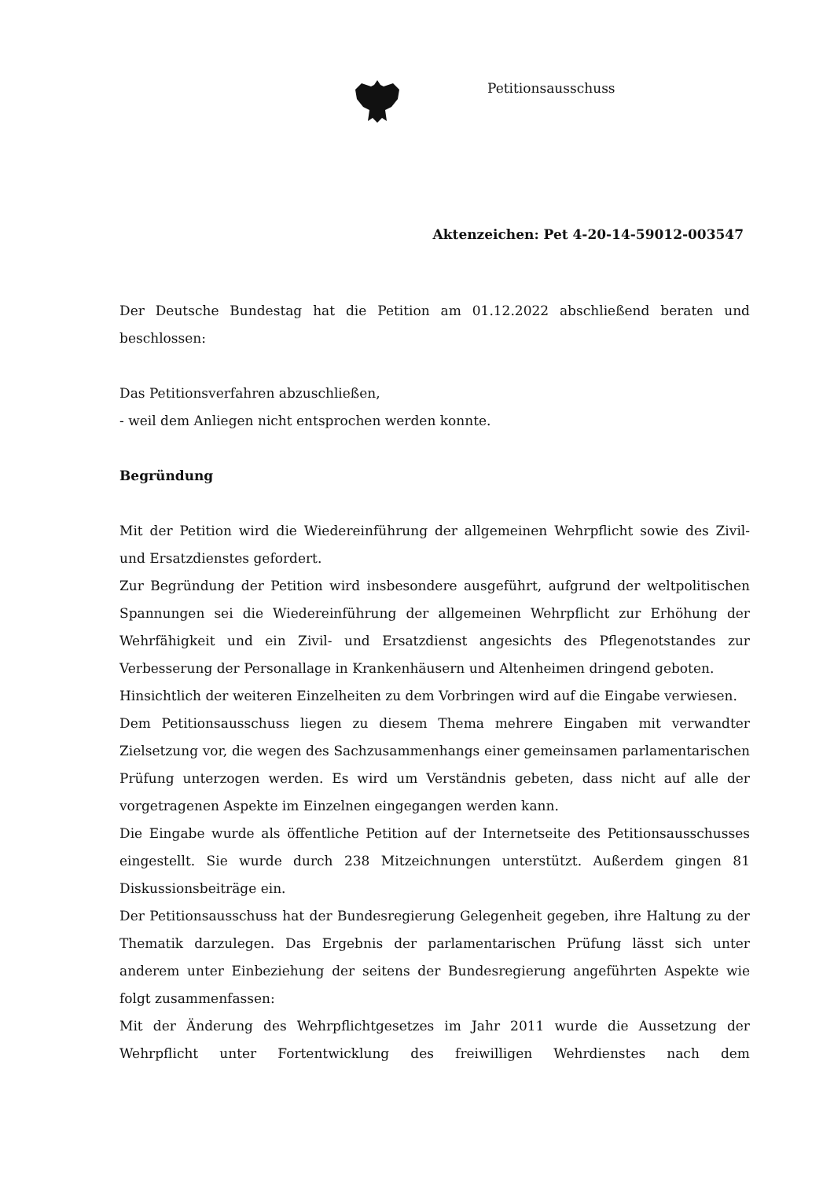Petitionsausschuss
Aktenzeichen: Pet 4-20-14-59012-003547
Der Deutsche Bundestag hat die Petition am 01.12.2022 abschließend beraten und beschlossen:
Das Petitionsverfahren abzuschließen,
- weil dem Anliegen nicht entsprochen werden konnte.
Begründung
Mit der Petition wird die Wiedereinführung der allgemeinen Wehrpflicht sowie des Zivil- und Ersatzdienstes gefordert.
Zur Begründung der Petition wird insbesondere ausgeführt, aufgrund der weltpolitischen Spannungen sei die Wiedereinführung der allgemeinen Wehrpflicht zur Erhöhung der Wehrfähigkeit und ein Zivil- und Ersatzdienst angesichts des Pflegenotstandes zur Verbesserung der Personallage in Krankenhäusern und Altenheimen dringend geboten.
Hinsichtlich der weiteren Einzelheiten zu dem Vorbringen wird auf die Eingabe verwiesen.
Dem Petitionsausschuss liegen zu diesem Thema mehrere Eingaben mit verwandter Zielsetzung vor, die wegen des Sachzusammenhangs einer gemeinsamen parlamentarischen Prüfung unterzogen werden. Es wird um Verständnis gebeten, dass nicht auf alle der vorgetragenen Aspekte im Einzelnen eingegangen werden kann.
Die Eingabe wurde als öffentliche Petition auf der Internetseite des Petitionsausschusses eingestellt. Sie wurde durch 238 Mitzeichnungen unterstützt. Außerdem gingen 81 Diskussionsbeiträge ein.
Der Petitionsausschuss hat der Bundesregierung Gelegenheit gegeben, ihre Haltung zu der Thematik darzulegen. Das Ergebnis der parlamentarischen Prüfung lässt sich unter anderem unter Einbeziehung der seitens der Bundesregierung angeführten Aspekte wie folgt zusammenfassen:
Mit der Änderung des Wehrpflichtgesetzes im Jahr 2011 wurde die Aussetzung der Wehrpflicht unter Fortentwicklung des freiwilligen Wehrdienstes nach dem